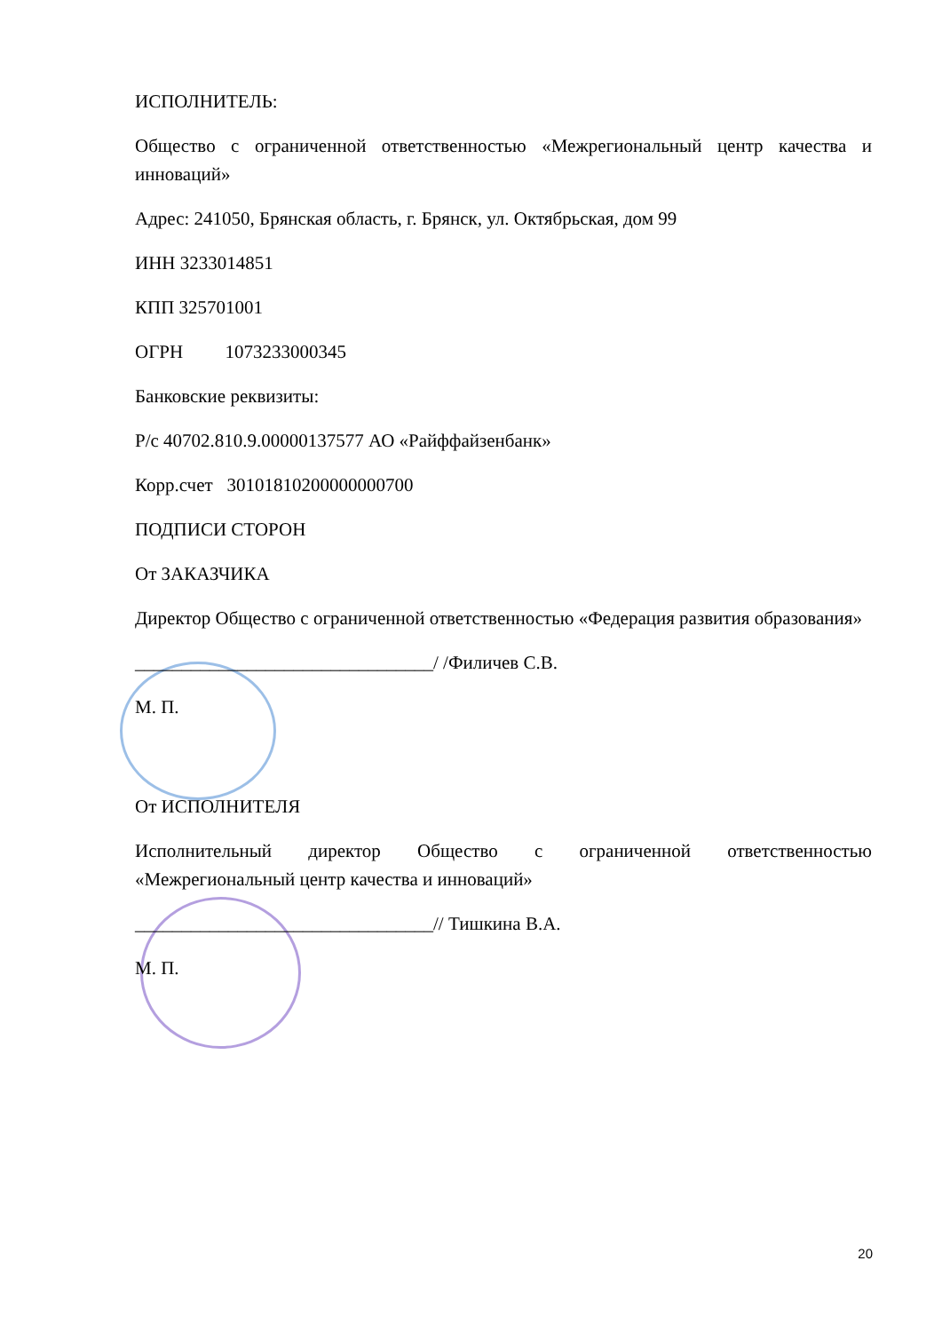ИСПОЛНИТЕЛЬ:
Общество с ограниченной ответственностью «Межрегиональный центр качества и инноваций»
Адрес: 241050, Брянская область, г. Брянск, ул. Октябрьская, дом 99
ИНН 3233014851
КПП 325701001
ОГРН 1073233000345
Банковские реквизиты:
Р/с 40702.810.9.00000137577 АО «Райффайзенбанк»
Корр.счет 30101810200000000700
ПОДПИСИ СТОРОН
От ЗАКАЗЧИКА
Директор Общество с ограниченной ответственностью «Федерация развития образования»
________________________________/ /Филичев С.В.
М. П.
От ИСПОЛНИТЕЛЯ
Исполнительный директор Общество с ограниченной ответственностью «Межрегиональный центр качества и инноваций»
________________________________// Тишкина В.А.
М. П.
20